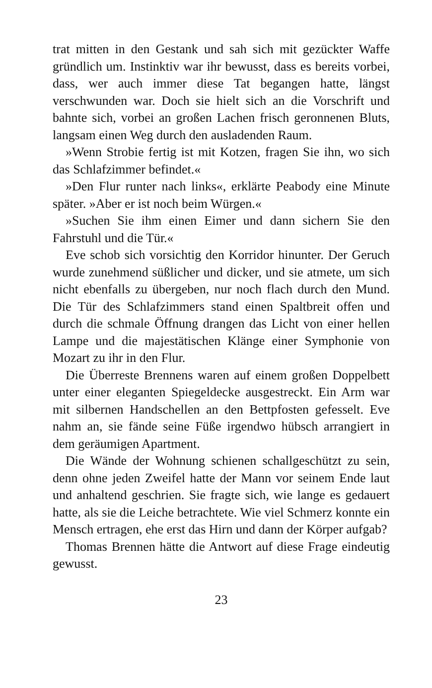trat mitten in den Gestank und sah sich mit gezückter Waffe gründlich um. Instinktiv war ihr bewusst, dass es bereits vorbei, dass, wer auch immer diese Tat begangen hatte, längst verschwunden war. Doch sie hielt sich an die Vorschrift und bahnte sich, vorbei an großen Lachen frisch geronnenen Bluts, langsam einen Weg durch den ausladenden Raum.
»Wenn Strobie fertig ist mit Kotzen, fragen Sie ihn, wo sich das Schlafzimmer befindet.«
»Den Flur runter nach links«, erklärte Peabody eine Minute später. »Aber er ist noch beim Würgen.«
»Suchen Sie ihm einen Eimer und dann sichern Sie den Fahrstuhl und die Tür.«
Eve schob sich vorsichtig den Korridor hinunter. Der Geruch wurde zunehmend süßlicher und dicker, und sie atmete, um sich nicht ebenfalls zu übergeben, nur noch flach durch den Mund. Die Tür des Schlafzimmers stand einen Spaltbreit offen und durch die schmale Öffnung drangen das Licht von einer hellen Lampe und die majestätischen Klänge einer Symphonie von Mozart zu ihr in den Flur.
Die Überreste Brennens waren auf einem großen Doppelbett unter einer eleganten Spiegeldecke ausgestreckt. Ein Arm war mit silbernen Handschellen an den Bettpfosten gefesselt. Eve nahm an, sie fände seine Füße irgendwo hübsch arrangiert in dem geräumigen Apartment.
Die Wände der Wohnung schienen schallgeschützt zu sein, denn ohne jeden Zweifel hatte der Mann vor seinem Ende laut und anhaltend geschrien. Sie fragte sich, wie lange es gedauert hatte, als sie die Leiche betrachtete. Wie viel Schmerz konnte ein Mensch ertragen, ehe erst das Hirn und dann der Körper aufgab?
Thomas Brennen hätte die Antwort auf diese Frage eindeutig gewusst.
23